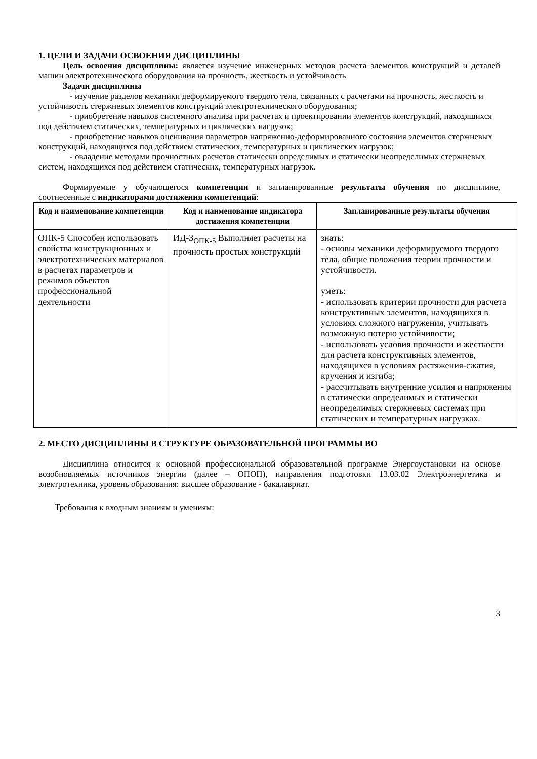1. ЦЕЛИ И ЗАДАЧИ ОСВОЕНИЯ ДИСЦИПЛИНЫ
Цель освоения дисциплины: является изучение инженерных методов расчета элементов конструкций и деталей машин электротехнического оборудования на прочность, жесткость и устойчивость
Задачи дисциплины
- изучение разделов механики деформируемого твердого тела, связанных с расчетами на прочность, жесткость и устойчивость стержневых элементов конструкций электротехнического оборудования;
- приобретение навыков системного анализа при расчетах и проектировании элементов конструкций, находящихся под действием статических, температурных и циклических нагрузок;
- приобретение навыков оценивания параметров напряженно-деформированного состояния элементов стержневых конструкций, находящихся под действием статических, температурных и циклических нагрузок;
- овладение методами прочностных расчетов статически определимых и статически неопределимых стержневых систем, находящихся под действием статических, температурных нагрузок.
Формируемые у обучающегося компетенции и запланированные результаты обучения по дисциплине, соотнесенные с индикаторами достижения компетенций:
| Код и наименование компетенции | Код и наименование индикатора достижения компетенции | Запланированные результаты обучения |
| --- | --- | --- |
| ОПК-5 Способен использовать свойства конструкционных и электротехнических материалов в расчетах параметров и режимов объектов профессиональной деятельности | ИД-3<sub>ОПК-5</sub> Выполняет расчеты на прочность простых конструкций | знать: - основы механики деформируемого твердого тела, общие положения теории прочности и устойчивости. уметь: - использовать критерии прочности для расчета конструктивных элементов, находящихся в условиях сложного нагружения, учитывать возможную потерю устойчивости; - использовать условия прочности и жесткости для расчета конструктивных элементов, находящихся в условиях растяжения-сжатия, кручения и изгиба; - рассчитывать внутренние усилия и напряжения в статически определимых и статически неопределимых стержневых системах при статических и температурных нагрузках. |
2. МЕСТО ДИСЦИПЛИНЫ В СТРУКТУРЕ ОБРАЗОВАТЕЛЬНОЙ ПРОГРАММЫ ВО
Дисциплина относится к основной профессиональной образовательной программе Энергоустановки на основе возобновляемых источников энергии (далее – ОПОП), направления подготовки 13.03.02 Электроэнергетика и электротехника, уровень образования: высшее образование - бакалавриат.
Требования к входным знаниям и умениям:
3